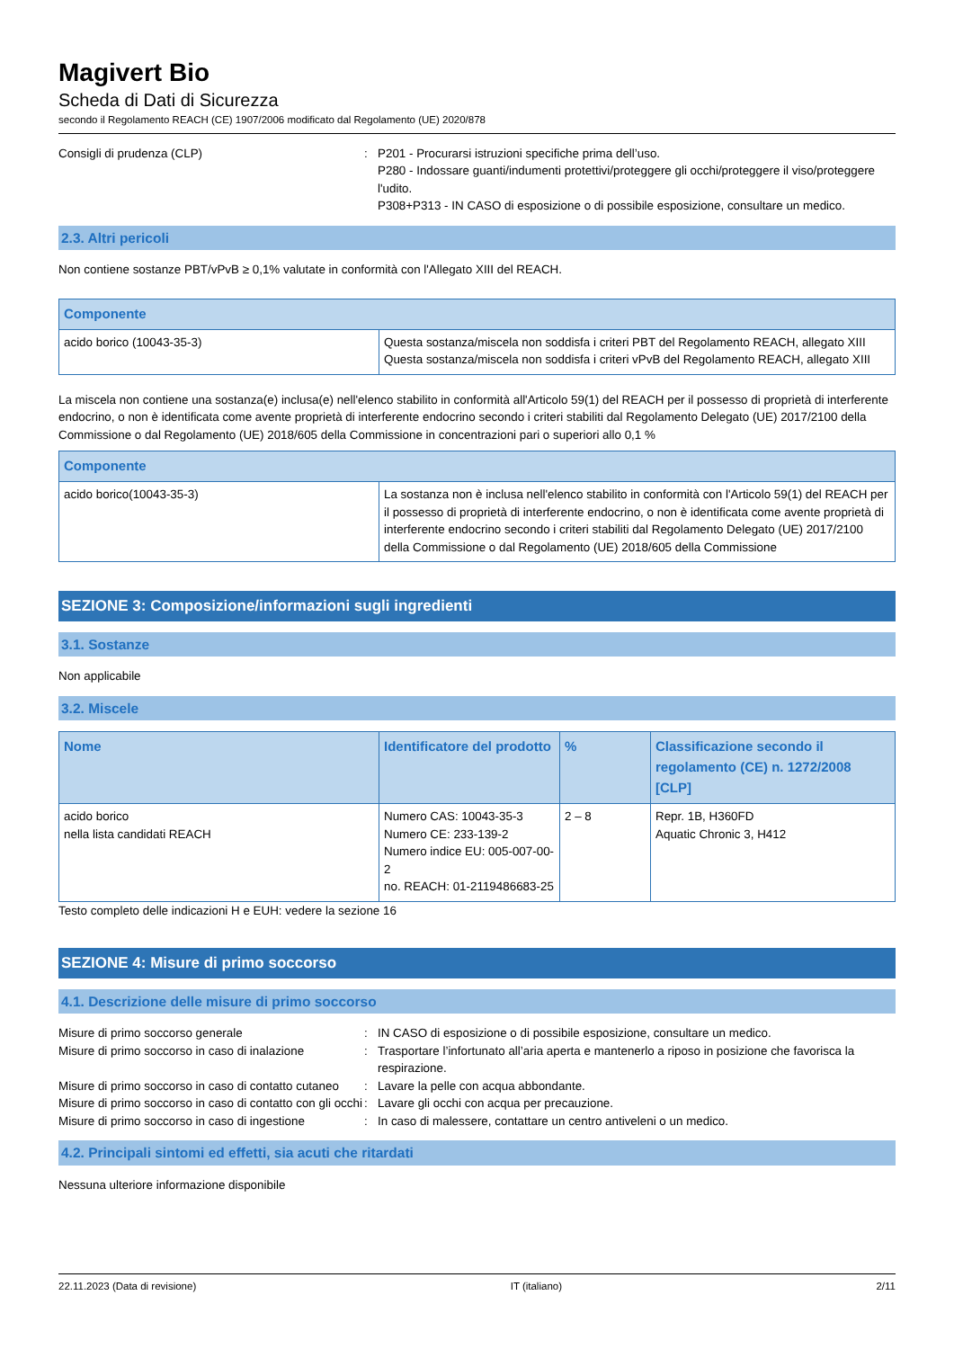Magivert Bio
Scheda di Dati di Sicurezza
secondo il Regolamento REACH (CE) 1907/2006 modificato dal Regolamento (UE) 2020/878
Consigli di prudenza (CLP) : P201 - Procurarsi istruzioni specifiche prima dell’uso.
P280 - Indossare guanti/indumenti protettivi/proteggere gli occhi/proteggere il viso/proteggere l'udito.
P308+P313 - IN CASO di esposizione o di possibile esposizione, consultare un medico.
2.3. Altri pericoli
Non contiene sostanze PBT/vPvB ≥ 0,1% valutate in conformità con l'Allegato XIII del REACH.
| Componente | |
| --- | --- |
| acido borico (10043-35-3) | Questa sostanza/miscela non soddisfa i criteri PBT del Regolamento REACH, allegato XIII Questa sostanza/miscela non soddisfa i criteri vPvB del Regolamento REACH, allegato XIII |
La miscela non contiene una sostanza(e) inclusa(e) nell'elenco stabilito in conformità all'Articolo 59(1) del REACH per il possesso di proprietà di interferente endocrino, o non è identificata come avente proprietà di interferente endocrino secondo i criteri stabiliti dal Regolamento Delegato (UE) 2017/2100 della Commissione o dal Regolamento (UE) 2018/605 della Commissione in concentrazioni pari o superiori allo 0,1 %
| Componente | |
| --- | --- |
| acido borico(10043-35-3) | La sostanza non è inclusa nell'elenco stabilito in conformità con l'Articolo 59(1) del REACH per il possesso di proprietà di interferente endocrino, o non è identificata come avente proprietà di interferente endocrino secondo i criteri stabiliti dal Regolamento Delegato (UE) 2017/2100 della Commissione o dal Regolamento (UE) 2018/605 della Commissione |
SEZIONE 3: Composizione/informazioni sugli ingredienti
3.1. Sostanze
Non applicabile
3.2. Miscele
| Nome | Identificatore del prodotto | % | Classificazione secondo il regolamento (CE) n. 1272/2008 [CLP] |
| --- | --- | --- | --- |
| acido borico nella lista candidati REACH | Numero CAS: 10043-35-3 Numero CE: 233-139-2 Numero indice EU: 005-007-00-2 no. REACH: 01-2119486683-25 | 2 – 8 | Repr. 1B, H360FD Aquatic Chronic 3, H412 |
Testo completo delle indicazioni H e EUH: vedere la sezione 16
SEZIONE 4: Misure di primo soccorso
4.1. Descrizione delle misure di primo soccorso
Misure di primo soccorso generale : IN CASO di esposizione o di possibile esposizione, consultare un medico.
Misure di primo soccorso in caso di inalazione
: Trasportare l’infortunato all’aria aperta e mantenerlo a riposo in posizione che favorisca la respirazione.
Misure di primo soccorso in caso di contatto cutaneo
: Lavare la pelle con acqua abbondante.
Misure di primo soccorso in caso di contatto con gli occhi
: Lavare gli occhi con acqua per precauzione.
Misure di primo soccorso in caso di ingestione
: In caso di malessere, contattare un centro antiveleni o un medico.
4.2. Principali sintomi ed effetti, sia acuti che ritardati
Nessuna ulteriore informazione disponibile
22.11.2023 (Data di revisione) IT (italiano) 2/11